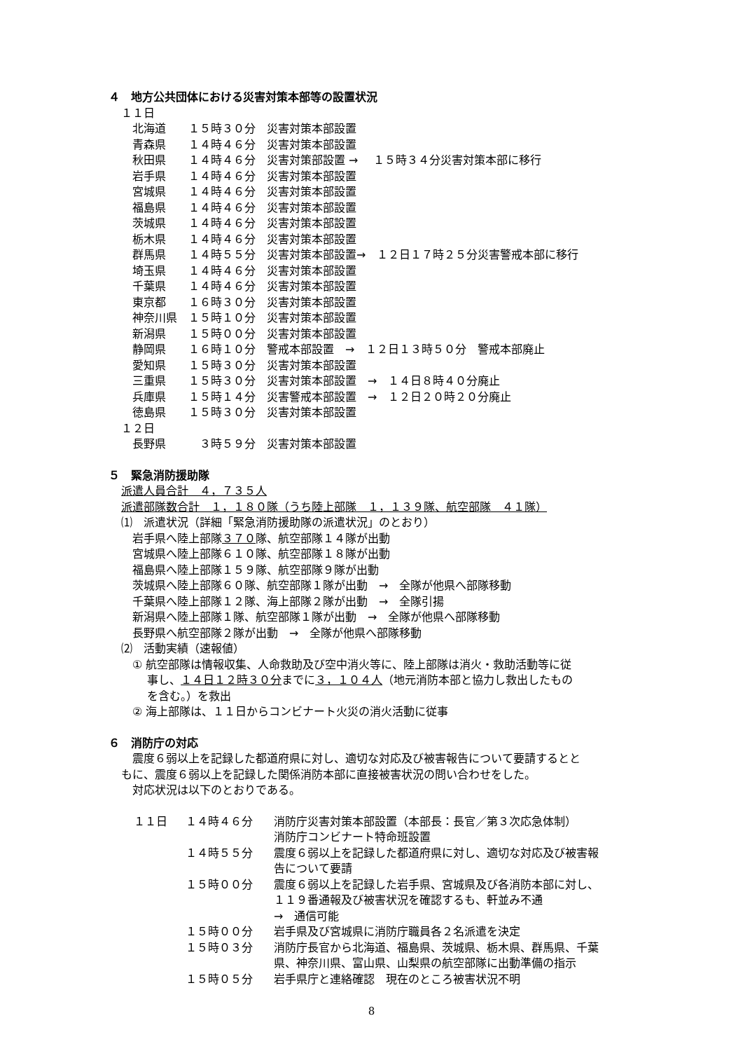４　地方公共団体における災害対策本部等の設置状況
１１日
北海道　　１５時３０分　災害対策本部設置 青森県　　１４時４６分　災害対策本部設置 秋田県　　１４時４６分　災害対策部設置 →　 １５時３４分災害対策本部に移行 岩手県　　１４時４６分　災害対策本部設置 宮城県　　１４時４６分　災害対策本部設置 福島県　　１４時４６分　災害対策本部設置 茨城県　　１４時４６分　災害対策本部設置 栃木県　　１４時４６分　災害対策本部設置 群馬県　　１４時５５分　災害対策本部設置→　１２日１７時２５分災害警戒本部に移行 埼玉県　　１４時４６分　災害対策本部設置 千葉県　　１４時４６分　災害対策本部設置 東京都　　１６時３０分　災害対策本部設置 神奈川県　１５時１０分　災害対策本部設置 新潟県　　１５時００分　災害対策本部設置 静岡県　　１６時１０分　警戒本部設置　→　１２日１３時５０分　警戒本部廃止 愛知県　　１５時３０分　災害対策本部設置 三重県　　１５時３０分　災害対策本部設置　→　１４日８時４０分廃止 兵庫県　　１５時１４分　災害警戒本部設置　→　１２日２０時２０分廃止 徳島県　　１５時３０分　災害対策本部設置
１２日
長野県　　　３時５９分　災害対策本部設置
５　緊急消防援助隊
派遣人員合計　４，７３５人 派遣部隊数合計　１，１８０隊（うち陸上部隊　１，１３９隊、航空部隊　４１隊） ⑴　派遣状況（詳細「緊急消防援助隊の派遣状況」のとおり）
岩手県へ陸上部隊３７０隊、航空部隊１４隊が出動 宮城県へ陸上部隊６１０隊、航空部隊１８隊が出動 福島県へ陸上部隊１５９隊、航空部隊９隊が出動 茨城県へ陸上部隊６０隊、航空部隊１隊が出動　→　全隊が他県へ部隊移動 千葉県へ陸上部隊１２隊、海上部隊２隊が出動　→　全隊引揚 新潟県へ陸上部隊１隊、航空部隊１隊が出動　→　全隊が他県へ部隊移動 長野県へ航空部隊２隊が出動　→　全隊が他県へ部隊移動
⑵　活動実績（速報値）
① 航空部隊は情報収集、人命救助及び空中消火等に、陸上部隊は消火・救助活動等に従 　 事し、１４日１２時３０分までに３，１０４人（地元消防本部と協力し救出したもの 　 を含む。）を救出 ② 海上部隊は、１１日からコンビナート火災の消火活動に従事
６　消防庁の対応
　震度６弱以上を記録した都道府県に対し、適切な対応及び被害報告について要請するとと もに、震度６弱以上を記録した関係消防本部に直接被害状況の問い合わせをした。 　対応状況は以下のとおりである。
| １１日 | １４時４６分 | 消防庁災害対策本部設置（本部長：長官／第３次応急体制） 消防庁コンビナート特命班設置 |
| | １４時５５分 | 震度６弱以上を記録した都道府県に対し、適切な対応及び被害報 告について要請 |
| | １５時００分 | 震度６弱以上を記録した岩手県、宮城県及び各消防本部に対し、 １１９番通報及び被害状況を確認するも、軒並み不通 → 通信可能 |
| | １５時００分 | 岩手県及び宮城県に消防庁職員各２名派遣を決定 |
| | １５時０３分 | 消防庁長官から北海道、福島県、茨城県、栃木県、群馬県、千葉 県、神奈川県、富山県、山梨県の航空部隊に出動準備の指示 |
| | １５時０５分 | 岩手県庁と連絡確認 現在のところ被害状況不明 |
8